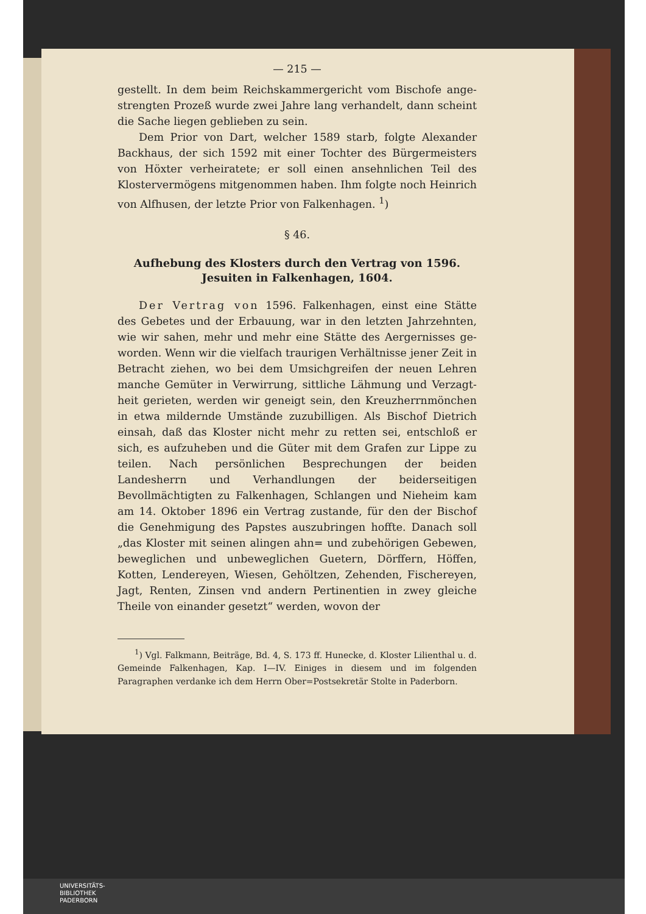— 215 —
gestellt. In dem beim Reichskammergericht vom Bischofe ange­strengten Prozeß wurde zwei Jahre lang verhandelt, dann scheint die Sache liegen geblieben zu sein.
Dem Prior von Dart, welcher 1589 starb, folgte Alexander Backhaus, der sich 1592 mit einer Tochter des Bürgermeisters von Höxter verheiratete; er soll einen ansehnlichen Teil des Kloster­vermögens mitgenommen haben. Ihm folgte noch Heinrich von Alfhusen, der letzte Prior von Falkenhagen. <sup>1</sup>)
§ 46.
Aufhebung des Klosters durch den Vertrag von 1596. Jesuiten in Falkenhagen, 1604.
Der Vertrag von 1596. Falkenhagen, einst eine Stätte des Gebetes und der Erbauung, war in den letzten Jahrzehnten, wie wir sahen, mehr und mehr eine Stätte des Aergernisses ge­worden. Wenn wir die vielfach traurigen Verhältnisse jener Zeit in Betracht ziehen, wo bei dem Umsichgreifen der neuen Lehren manche Gemüter in Verwirrung, sittliche Lähmung und Verzagt­heit gerieten, werden wir geneigt sein, den Kreuzherrnmönchen in etwa mildernde Umstände zuzubilligen. Als Bischof Dietrich ein­sah, daß das Kloster nicht mehr zu retten sei, entschloß er sich, es aufzuheben und die Güter mit dem Grafen zur Lippe zu teilen. Nach persönlichen Besprechungen der beiden Landesherrn und Ver­handlungen der beiderseitigen Bevollmächtigten zu Falkenhagen, Schlangen und Nieheim kam am 14. Oktober 1896 ein Vertrag zustande, für den der Bischof die Genehmigung des Papstes aus­zubringen hoffte. Danach soll „das Kloster mit seinen alingen ahn= und zubehörigen Gebewen, beweglichen und unbeweglichen Guetern, Dörffern, Höffen, Kotten, Lendereyen, Wiesen, Gehöltzen, Zehenden, Fischereyen, Jagt, Renten, Zinsen vnd andern Pertinentien in zwey gleiche Theile von einander gesetzt“ werden, wovon der
<sup>1</sup>) Vgl. Falkmann, Beiträge, Bd. 4, S. 173 ff. Hunecke, d. Kloster Lilienthal u. d. Gemeinde Falkenhagen, Kap. I—IV. Einiges in diesem und im folgenden Paragraphen verdanke ich dem Herrn Ober=Postsekretär Stolte in Paderborn.
UNIVERSITÄTS-
BIBLIOTHEK
PADERBORN